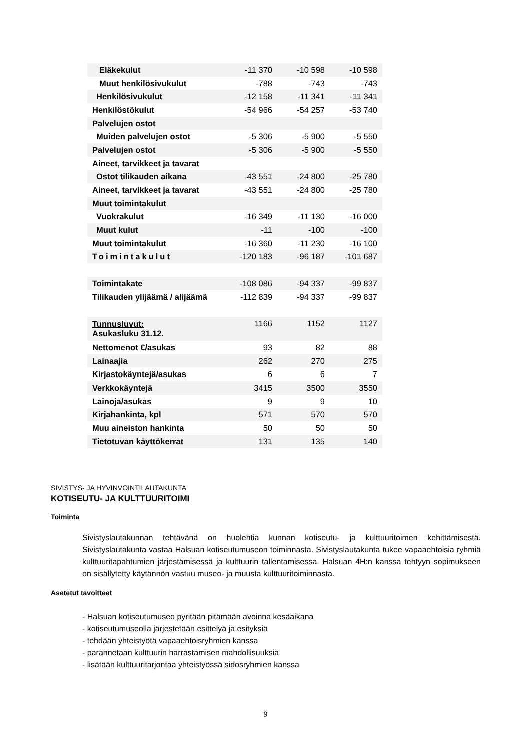| Eläkekulut | -11 370 | -10 598 | -10 598 |
| Muut henkilösivukulut | -788 | -743 | -743 |
| Henkilösivukulut | -12 158 | -11 341 | -11 341 |
| Henkilöstökulut | -54 966 | -54 257 | -53 740 |
| Palvelujen ostot | | | |
| Muiden palvelujen ostot | -5 306 | -5 900 | -5 550 |
| Palvelujen ostot | -5 306 | -5 900 | -5 550 |
| Aineet, tarvikkeet ja tavarat | | | |
| Ostot tilikauden aikana | -43 551 | -24 800 | -25 780 |
| Aineet, tarvikkeet ja tavarat | -43 551 | -24 800 | -25 780 |
| Muut toimintakulut | | | |
| Vuokrakulut | -16 349 | -11 130 | -16 000 |
| Muut kulut | -11 | -100 | -100 |
| Muut toimintakulut | -16 360 | -11 230 | -16 100 |
| Toimintakulut | -120 183 | -96 187 | -101 687 |
| Toimintakate | -108 086 | -94 337 | -99 837 |
| Tilikauden ylijäämä / alijäämä | -112 839 | -94 337 | -99 837 |
| Tunnusluvut: Asukasluku 31.12. | 1166 | 1152 | 1127 |
| Nettomenot €/asukas | 93 | 82 | 88 |
| Lainaajia | 262 | 270 | 275 |
| Kirjastokäyntejä/asukas | 6 | 6 | 7 |
| Verkkokäyntejä | 3415 | 3500 | 3550 |
| Lainoja/asukas | 9 | 9 | 10 |
| Kirjahankinta, kpl | 571 | 570 | 570 |
| Muu aineiston hankinta | 50 | 50 | 50 |
| Tietotuvan käyttökerrat | 131 | 135 | 140 |
SIVISTYS- JA HYVINVOINTILAUTAKUNTA
KOTISEUTU- JA KULTTUURITOIMI
Toiminta
Sivistyslautakunnan tehtävänä on huolehtia kunnan kotiseutu- ja kulttuuritoimen kehittämisestä. Sivistyslautakunta vastaa Halsuan kotiseutumuseon toiminnasta. Sivistyslautakunta tukee vapaaehtoisia ryhmiä kulttuuritapahtumien järjestämisessä ja kulttuurin tallentamisessa. Halsuan 4H:n kanssa tehtyyn sopimukseen on sisällytetty käytännön vastuu museo- ja muusta kulttuuritoiminnasta.
Asetetut tavoitteet
- Halsuan kotiseutumuseo pyritään pitämään avoinna kesäaikana
- kotiseutumuseolla järjestetään esittelyä ja esityksiä
- tehdään yhteistyötä vapaaehtoisryhmien kanssa
- parannetaan kulttuurin harrastamisen mahdollisuuksia
- lisätään kulttuuritarjontaa yhteistyössä sidosryhmien kanssa
9